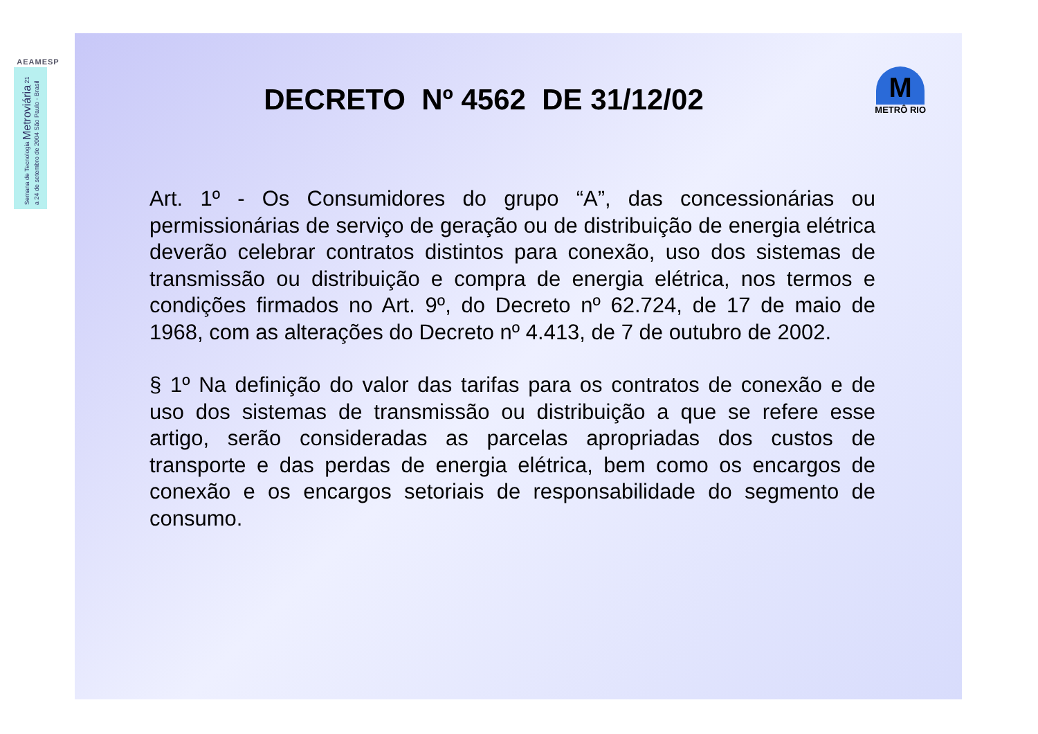AEAMESP
Semana de Tecnologia Metroviária 21 a 24 de setembro de 2004 São Paulo - Brasil
M
METRÔ RIO
DECRETO Nº 4562 DE 31/12/02
Art. 1º - Os Consumidores do grupo “A”, das concessionárias ou permissionárias de serviço de geração ou de distribuição de energia elétrica deverão celebrar contratos distintos para conexão, uso dos sistemas de transmissão ou distribuição e compra de energia elétrica, nos termos e condições firmados no Art. 9º, do Decreto nº 62.724, de 17 de maio de 1968, com as alterações do Decreto nº 4.413, de 7 de outubro de 2002.
§ 1º Na definição do valor das tarifas para os contratos de conexão e de uso dos sistemas de transmissão ou distribuição a que se refere esse artigo, serão consideradas as parcelas apropriadas dos custos de transporte e das perdas de energia elétrica, bem como os encargos de conexão e os encargos setoriais de responsabilidade do segmento de consumo.